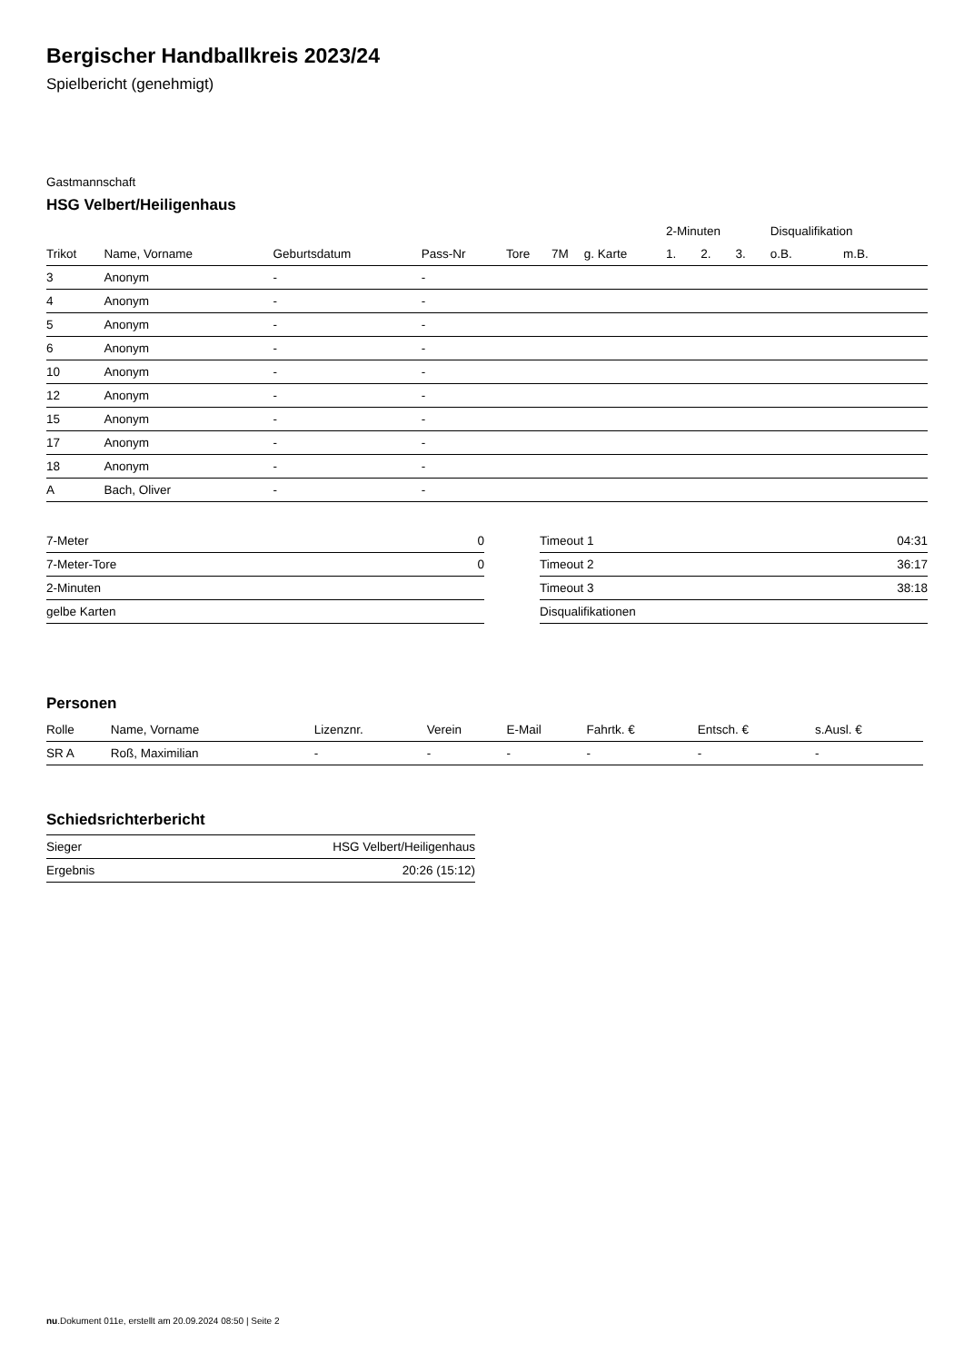Bergischer Handballkreis 2023/24
Spielbericht (genehmigt)
Gastmannschaft
HSG Velbert/Heiligenhaus
| | | | | | | | 2-Minuten | | | Disqualifikation | |
| --- | --- | --- | --- | --- | --- | --- | --- | --- | --- | --- | --- |
| Trikot | Name, Vorname | Geburtsdatum | Pass-Nr | Tore | 7M | g. Karte | 1. | 2. | 3. | o.B. | m.B. |
| 3 | Anonym | - | - | | | | | | | | |
| 4 | Anonym | - | - | | | | | | | | |
| 5 | Anonym | - | - | | | | | | | | |
| 6 | Anonym | - | - | | | | | | | | |
| 10 | Anonym | - | - | | | | | | | | |
| 12 | Anonym | - | - | | | | | | | | |
| 15 | Anonym | - | - | | | | | | | | |
| 17 | Anonym | - | - | | | | | | | | |
| 18 | Anonym | - | - | | | | | | | | |
| A | Bach, Oliver | - | - | | | | | | | | |
| 7-Meter | 0 |
| 7-Meter-Tore | 0 |
| 2-Minuten | |
| gelbe Karten | |
| Timeout 1 | 04:31 |
| Timeout 2 | 36:17 |
| Timeout 3 | 38:18 |
| Disqualifikationen | |
Personen
| Rolle | Name, Vorname | Lizenznr. | Verein | E-Mail | Fahrtk. € | Entsch. € | s.Ausl. € |
| --- | --- | --- | --- | --- | --- | --- | --- |
| SR A | Roß, Maximilian | - | - | - | - | - | - |
Schiedsrichterbericht
| Sieger | HSG Velbert/Heiligenhaus |
| Ergebnis | 20:26 (15:12) |
nu.Dokument 011e, erstellt am 20.09.2024 08:50 | Seite 2